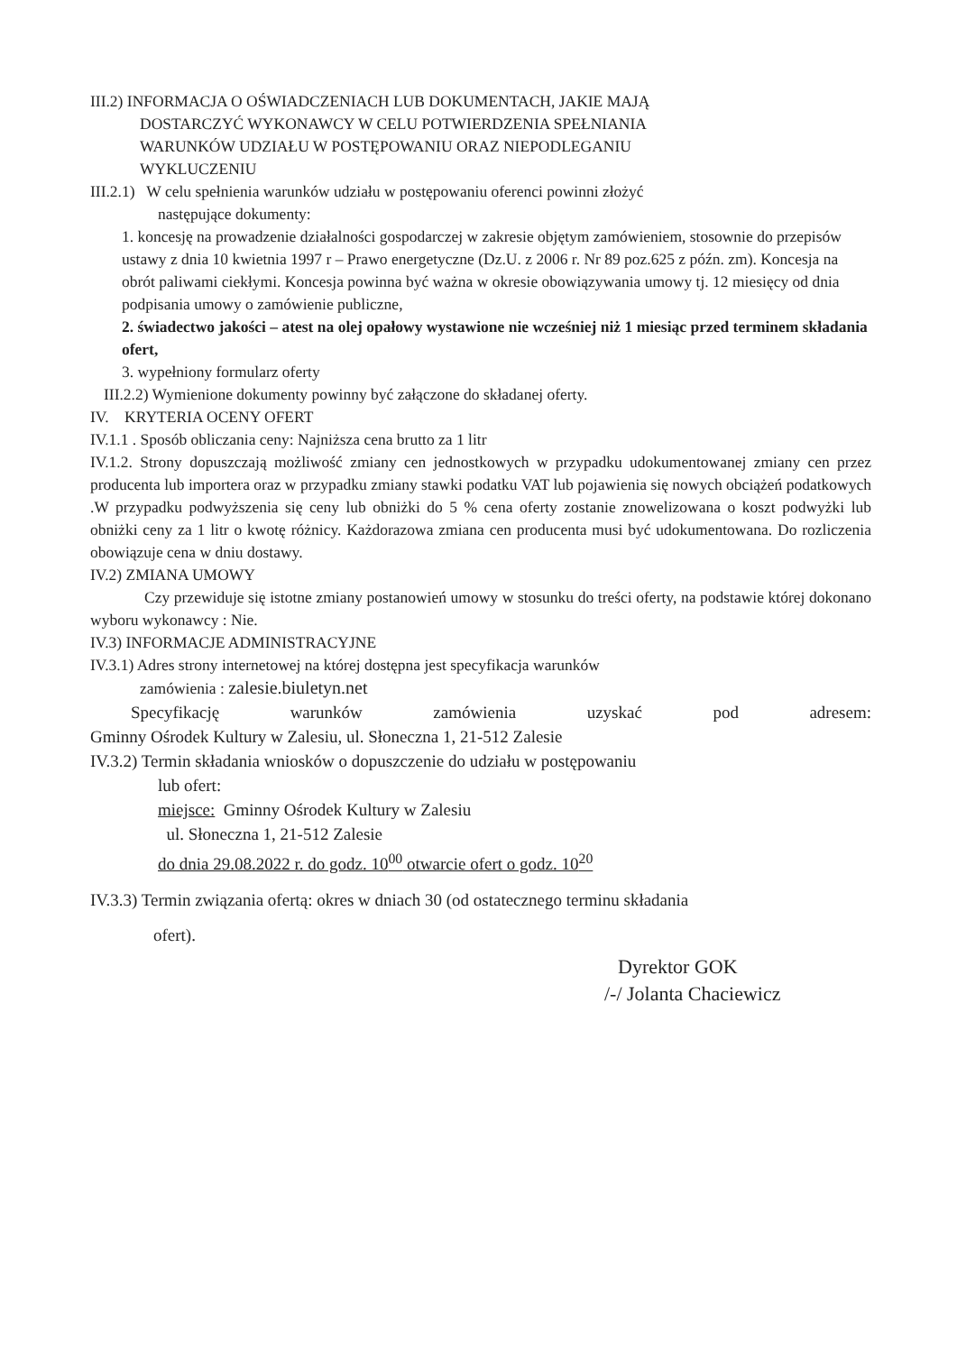III.2) INFORMACJA O OŚWIADCZENIACH LUB DOKUMENTACH, JAKIE MAJĄ
DOSTARCZYĆ WYKONAWCY W CELU POTWIERDZENIA SPEŁNIANIA
WARUNKÓW UDZIAŁU W POSTĘPOWANIU ORAZ NIEPODLEGANIU
WYKLUCZENIU
III.2.1) W celu spełnienia warunków udziału w postępowaniu oferenci powinni złożyć
następujące dokumenty:
1. koncesję na prowadzenie działalności gospodarczej w zakresie objętym zamówieniem, stosownie do przepisów ustawy z dnia 10 kwietnia 1997 r – Prawo energetyczne (Dz.U. z 2006 r. Nr 89 poz.625 z późn. zm). Koncesja na obrót paliwami ciekłymi. Koncesja powinna być ważna w okresie obowiązywania umowy tj. 12 miesięcy od dnia podpisania umowy o zamówienie publiczne,
2. świadectwo jakości – atest na olej opałowy wystawione nie wcześniej niż 1 miesiąc przed terminem składania ofert,
3. wypełniony formularz oferty
III.2.2) Wymienione dokumenty powinny być załączone do składanej oferty.
IV. KRYTERIA OCENY OFERT
IV.1.1 . Sposób obliczania ceny: Najniższa cena brutto za 1 litr
IV.1.2. Strony dopuszczają możliwość zmiany cen jednostkowych w przypadku udokumentowanej zmiany cen przez producenta lub importera oraz w przypadku zmiany stawki podatku VAT lub pojawienia się nowych obciążeń podatkowych .W przypadku podwyższenia się ceny lub obniżki do 5 % cena oferty zostanie znowelizowana o koszt podwyżki lub obniżki ceny za 1 litr o kwotę różnicy. Każdorazowa zmiana cen producenta musi być udokumentowana. Do rozliczenia obowiązuje cena w dniu dostawy.
IV.2) ZMIANA UMOWY
Czy przewiduje się istotne zmiany postanowień umowy w stosunku do treści oferty, na podstawie której dokonano wyboru wykonawcy : Nie.
IV.3) INFORMACJE ADMINISTRACYJNE
IV.3.1) Adres strony internetowej na której dostępna jest specyfikacja warunków
zamówienia : zalesie.biuletyn.net
Specyfikację warunków zamówienia uzyskać pod adresem:
Gminny Ośrodek Kultury w Zalesiu, ul. Słoneczna 1, 21-512 Zalesie
IV.3.2) Termin składania wniosków o dopuszczenie do udziału w postępowaniu
lub ofert:
miejsce: Gminny Ośrodek Kultury w Zalesiu
ul. Słoneczna 1, 21-512 Zalesie
do dnia 29.08.2022 r. do godz. 10<sup>00</sup> otwarcie ofert o godz. 10<sup>20</sup>
IV.3.3) Termin związania ofertą: okres w dniach 30 (od ostatecznego terminu składania
ofert).
Dyrektor GOK
/-/ Jolanta Chaciewicz